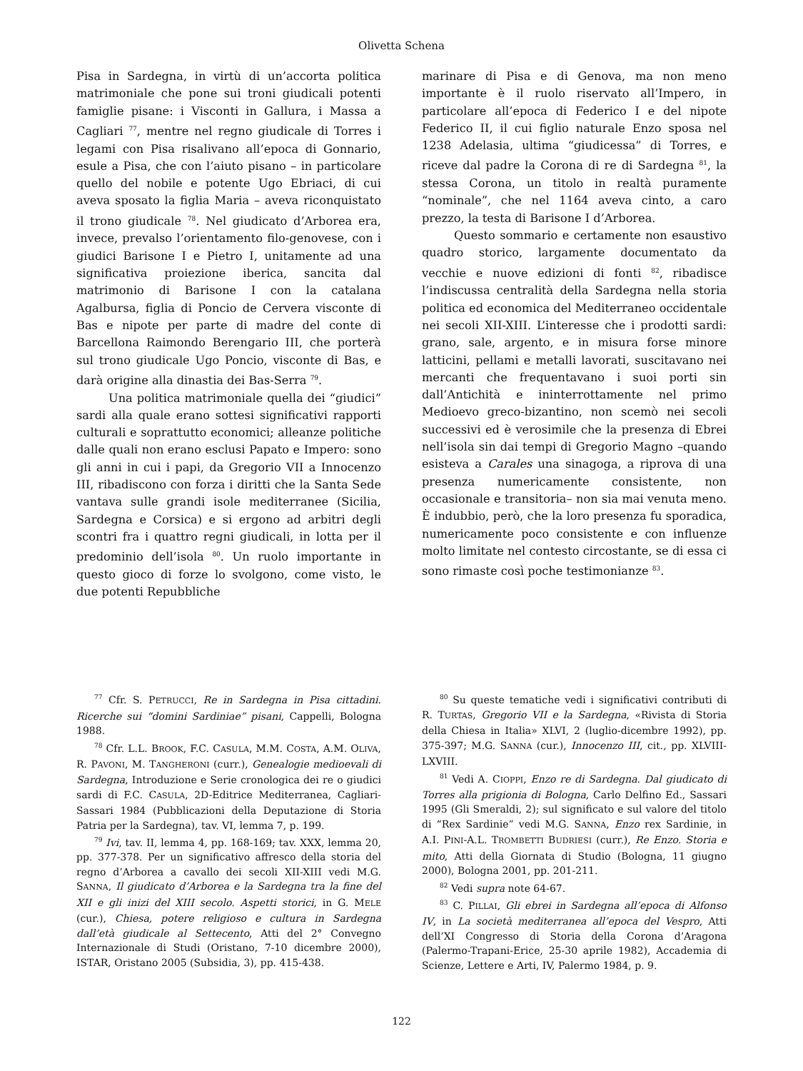Olivetta Schena
Pisa in Sardegna, in virtù di un’accorta politica matrimoniale che pone sui troni giudicali potenti famiglie pisane: i Visconti in Gallura, i Massa a Cagliari <sup>77</sup>, mentre nel regno giudicale di Torres i legami con Pisa risalivano all’epoca di Gonnario, esule a Pisa, che con l’aiuto pisano – in particolare quello del nobile e potente Ugo Ebriaci, di cui aveva sposato la figlia Maria – aveva riconquistato il trono giudicale <sup>78</sup>. Nel giudicato d’Arborea era, invece, prevalso l’orientamento filo-genovese, con i giudici Barisone I e Pietro I, unitamente ad una significativa proiezione iberica, sancita dal matrimonio di Barisone I con la catalana Agalbursa, figlia di Poncio de Cervera visconte di Bas e nipote per parte di madre del conte di Barcellona Raimondo Berengario III, che porterà sul trono giudicale Ugo Poncio, visconte di Bas, e darà origine alla dinastia dei Bas-Serra <sup>79</sup>.
Una politica matrimoniale quella dei “giudici” sardi alla quale erano sottesi significativi rapporti culturali e soprattutto economici; alleanze politiche dalle quali non erano esclusi Papato e Impero: sono gli anni in cui i papi, da Gregorio VII a Innocenzo III, ribadiscono con forza i diritti che la Santa Sede vantava sulle grandi isole mediterranee (Sicilia, Sardegna e Corsica) e si ergono ad arbitri degli scontri fra i quattro regni giudicali, in lotta per il predominio dell’isola <sup>80</sup>. Un ruolo importante in questo gioco di forze lo svolgono, come visto, le due potenti Repubbliche
marinare di Pisa e di Genova, ma non meno importante è il ruolo riservato all’Impero, in particolare all’epoca di Federico I e del nipote Federico II, il cui figlio naturale Enzo sposa nel 1238 Adelasia, ultima “giudicessa” di Torres, e riceve dal padre la Corona di re di Sardegna <sup>81</sup>, la stessa Corona, un titolo in realtà puramente “nominale”, che nel 1164 aveva cinto, a caro prezzo, la testa di Barisone I d’Arborea.
Questo sommario e certamente non esaustivo quadro storico, largamente documentato da vecchie e nuove edizioni di fonti <sup>82</sup>, ribadisce l’indiscussa centralità della Sardegna nella storia politica ed economica del Mediterraneo occidentale nei secoli XII-XIII. L’interesse che i prodotti sardi: grano, sale, argento, e in misura forse minore latticini, pellami e metalli lavorati, suscitavano nei mercanti che frequentavano i suoi porti sin dall’Antichità e ininterrottamente nel primo Medioevo greco-bizantino, non scemò nei secoli successivi ed è verosimile che la presenza di Ebrei nell’isola sin dai tempi di Gregorio Magno –quando esisteva a Carales una sinagoga, a riprova di una presenza numericamente consistente, non occasionale e transitoria– non sia mai venuta meno. È indubbio, però, che la loro presenza fu sporadica, numericamente poco consistente e con influenze molto limitate nel contesto circostante, se di essa ci sono rimaste così poche testimonianze <sup>83</sup>.
<sup>77</sup> Cfr. S. PETRUCCI, Re in Sardegna in Pisa cittadini. Ricerche sui “domini Sardiniae” pisani, Cappelli, Bologna 1988.
<sup>78</sup> Cfr. L.L. BROOK, F.C. CASULA, M.M. COSTA, A.M. OLIVA, R. PAVONI, M. TANGHERONI (curr.), Genealogie medioevali di Sardegna, Introduzione e Serie cronologica dei re o giudici sardi di F.C. CASULA, 2D-Editrice Mediterranea, Cagliari-Sassari 1984 (Pubblicazioni della Deputazione di Storia Patria per la Sardegna), tav. VI, lemma 7, p. 199.
<sup>79</sup> Ivi, tav. II, lemma 4, pp. 168-169; tav. XXX, lemma 20, pp. 377-378. Per un significativo affresco della storia del regno d’Arborea a cavallo dei secoli XII-XIII vedi M.G. SANNA, Il giudicato d’Arborea e la Sardegna tra la fine del XII e gli inizi del XIII secolo. Aspetti storici, in G. MELE (cur.), Chiesa, potere religioso e cultura in Sardegna dall’età giudicale al Settecento, Atti del 2° Convegno Internazionale di Studi (Oristano, 7-10 dicembre 2000), ISTAR, Oristano 2005 (Subsidia, 3), pp. 415-438.
<sup>80</sup> Su queste tematiche vedi i significativi contributi di R. TURTAS, Gregorio VII e la Sardegna, «Rivista di Storia della Chiesa in Italia» XLVI, 2 (luglio-dicembre 1992), pp. 375-397; M.G. SANNA (cur.), Innocenzo III, cit., pp. XLVIII-LXVIII.
<sup>81</sup> Vedi A. CIOPPI, Enzo re di Sardegna. Dal giudicato di Torres alla prigionia di Bologna, Carlo Delfino Ed., Sassari 1995 (Gli Smeraldi, 2); sul significato e sul valore del titolo di “Rex Sardinie” vedi M.G. SANNA, Enzo rex Sardinie, in A.I. PINI-A.L. TROMBETTI BUDRIESI (curr.), Re Enzo. Storia e mito, Atti della Giornata di Studio (Bologna, 11 giugno 2000), Bologna 2001, pp. 201-211.
<sup>82</sup> Vedi supra note 64-67.
<sup>83</sup> C. PILLAI, Gli ebrei in Sardegna all’epoca di Alfonso IV, in La società mediterranea all’epoca del Vespro, Atti dell’XI Congresso di Storia della Corona d’Aragona (Palermo-Trapani-Erice, 25-30 aprile 1982), Accademia di Scienze, Lettere e Arti, IV, Palermo 1984, p. 9.
122